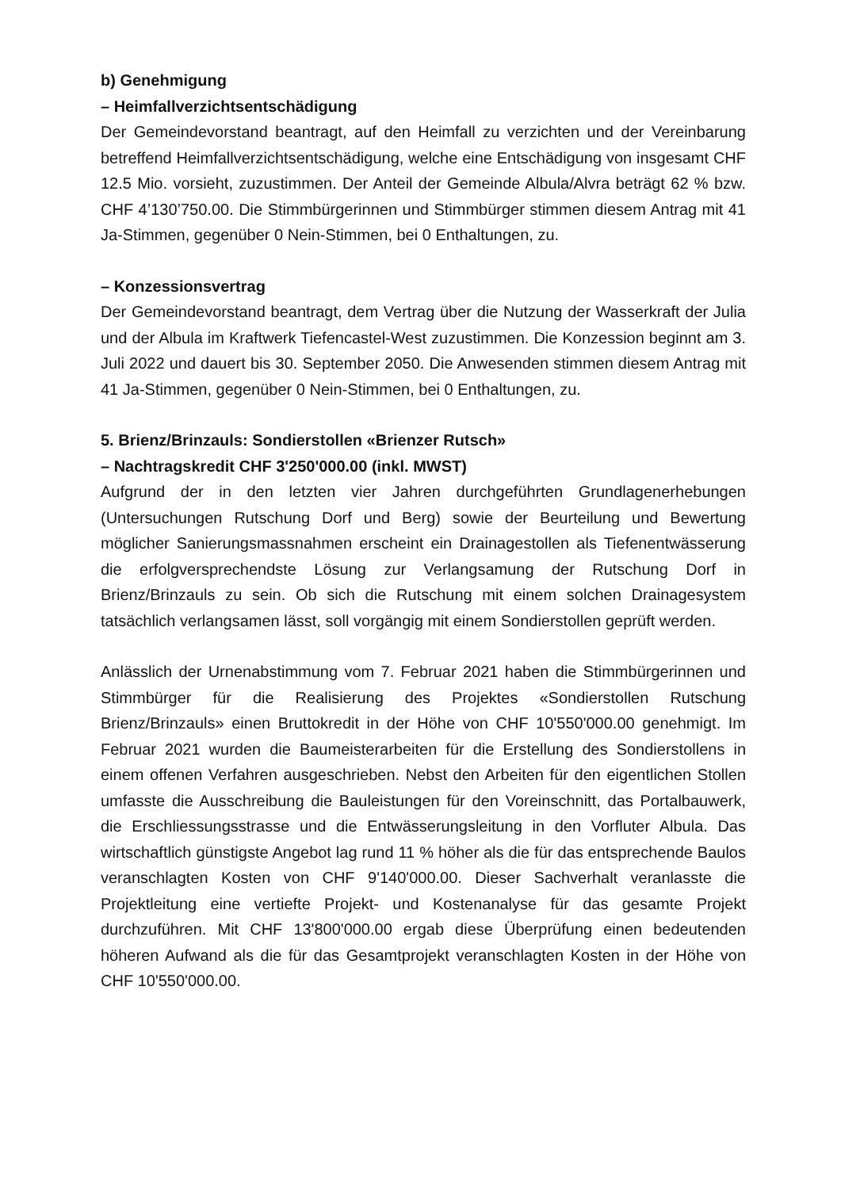b) Genehmigung
– Heimfallverzichtsentschädigung
Der Gemeindevorstand beantragt, auf den Heimfall zu verzichten und der Vereinbarung betreffend Heimfallverzichtsentschädigung, welche eine Entschädigung von insgesamt CHF 12.5 Mio. vorsieht, zuzustimmen. Der Anteil der Gemeinde Albula/Alvra beträgt 62 % bzw. CHF 4’130’750.00. Die Stimmbürgerinnen und Stimmbürger stimmen diesem Antrag mit 41 Ja-Stimmen, gegenüber 0 Nein-Stimmen, bei 0 Enthaltungen, zu.
– Konzessionsvertrag
Der Gemeindevorstand beantragt, dem Vertrag über die Nutzung der Wasserkraft der Julia und der Albula im Kraftwerk Tiefencastel-West zuzustimmen. Die Konzession beginnt am 3. Juli 2022 und dauert bis 30. September 2050. Die Anwesenden stimmen diesem Antrag mit 41 Ja-Stimmen, gegenüber 0 Nein-Stimmen, bei 0 Enthaltungen, zu.
5. Brienz/Brinzauls: Sondierstollen «Brienzer Rutsch»
– Nachtragskredit CHF 3'250'000.00 (inkl. MWST)
Aufgrund der in den letzten vier Jahren durchgeführten Grundlagenerhebungen (Untersuchungen Rutschung Dorf und Berg) sowie der Beurteilung und Bewertung möglicher Sanierungsmassnahmen erscheint ein Drainagestollen als Tiefenentwässerung die erfolgversprechendste Lösung zur Verlangsamung der Rutschung Dorf in Brienz/Brinzauls zu sein. Ob sich die Rutschung mit einem solchen Drainagesystem tatsächlich verlangsamen lässt, soll vorgängig mit einem Sondierstollen geprüft werden.
Anlässlich der Urnenabstimmung vom 7. Februar 2021 haben die Stimmbürgerinnen und Stimmbürger für die Realisierung des Projektes «Sondierstollen Rutschung Brienz/Brinzauls» einen Bruttokredit in der Höhe von CHF 10'550'000.00 genehmigt. Im Februar 2021 wurden die Baumeisterarbeiten für die Erstellung des Sondierstollens in einem offenen Verfahren ausgeschrieben. Nebst den Arbeiten für den eigentlichen Stollen umfasste die Ausschreibung die Bauleistungen für den Voreinschnitt, das Portalbauwerk, die Erschliessungsstrasse und die Entwässerungsleitung in den Vorfluter Albula. Das wirtschaftlich günstigste Angebot lag rund 11 % höher als die für das entsprechende Baulos veranschlagten Kosten von CHF 9'140'000.00. Dieser Sachverhalt veranlasste die Projektleitung eine vertiefte Projekt- und Kostenanalyse für das gesamte Projekt durchzuführen. Mit CHF 13'800'000.00 ergab diese Überprüfung einen bedeutenden höheren Aufwand als die für das Gesamtprojekt veranschlagten Kosten in der Höhe von CHF 10'550'000.00.